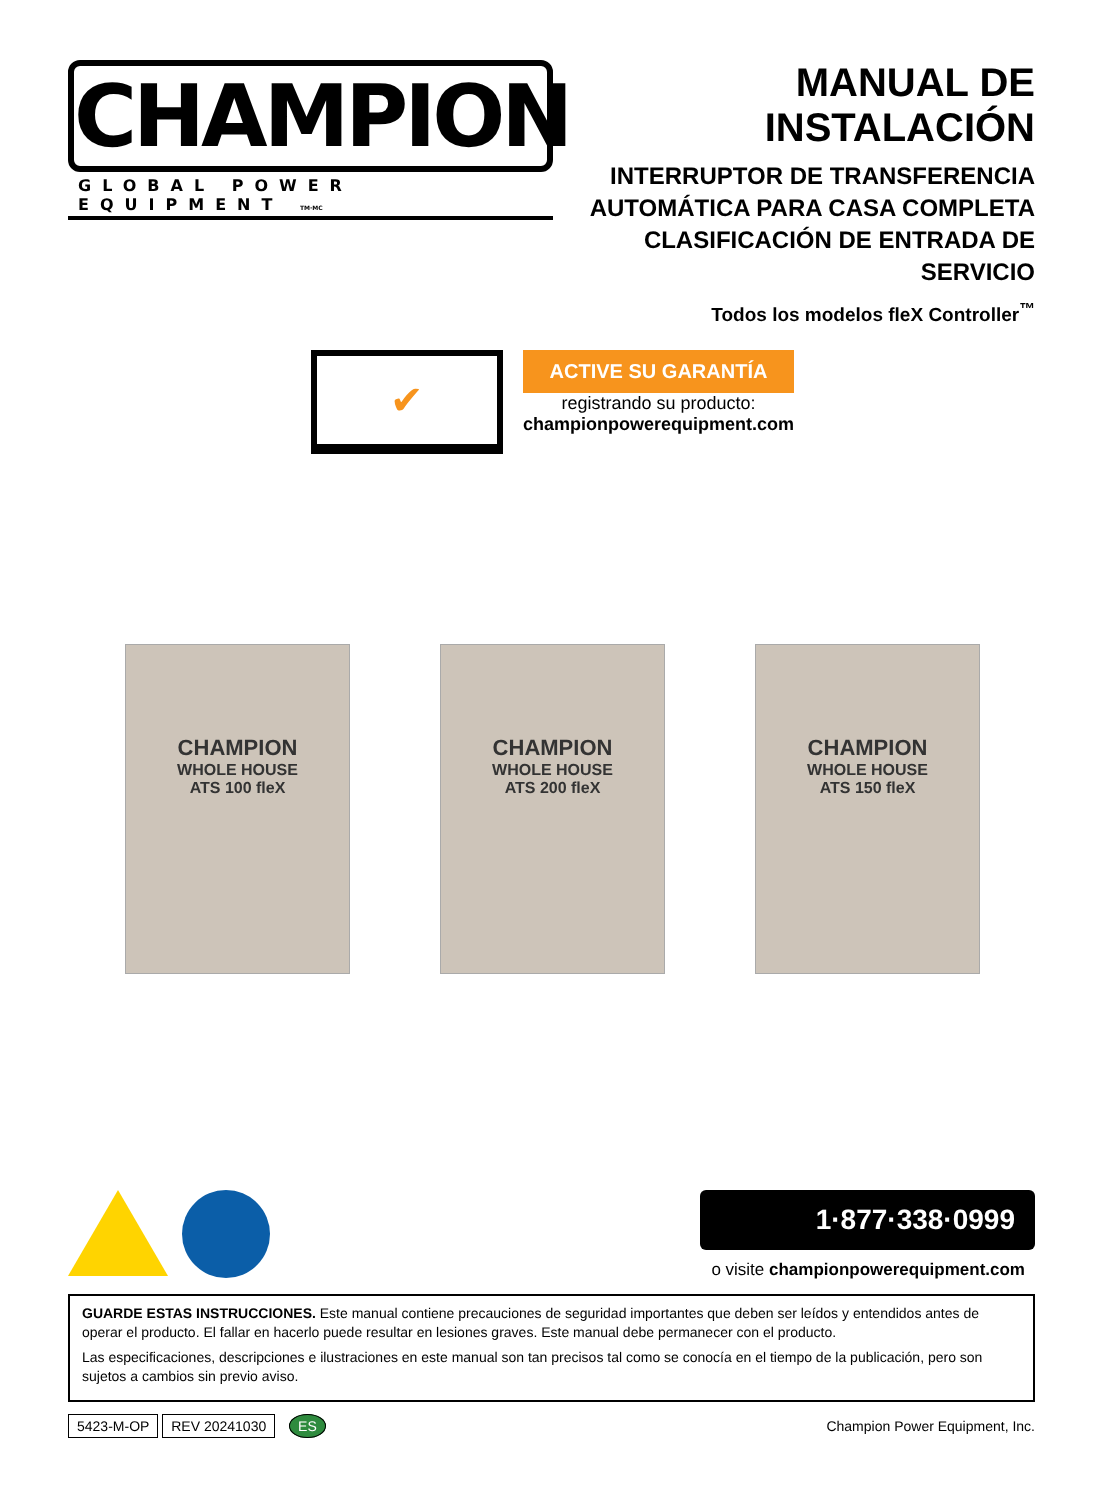CHAMPION
GLOBAL POWER EQUIPMENT TM·MC
MANUAL DE INSTALACIÓN
INTERRUPTOR DE TRANSFERENCIA
AUTOMÁTICA PARA CASA COMPLETA
CLASIFICACIÓN DE ENTRADA DE SERVICIO
Todos los modelos fleX Controller<sup>™</sup>
✔
ACTIVE SU GARANTÍA
registrando su producto:
championpowerequipment.com
CHAMPION
WHOLE HOUSE
ATS 100 fleX
CHAMPION
WHOLE HOUSE
ATS 200 fleX
CHAMPION
WHOLE HOUSE
ATS 150 fleX
1·877·338·0999
o visite championpowerequipment.com
GUARDE ESTAS INSTRUCCIONES. Este manual contiene precauciones de seguridad importantes que deben ser leídos y entendidos antes de operar el producto. El fallar en hacerlo puede resultar en lesiones graves. Este manual debe permanecer con el producto.
Las especificaciones, descripciones e ilustraciones en este manual son tan precisos tal como se conocía en el tiempo de la publicación, pero son sujetos a cambios sin previo aviso.
5423-M-OP REV 20241030 ES
Champion Power Equipment, Inc.